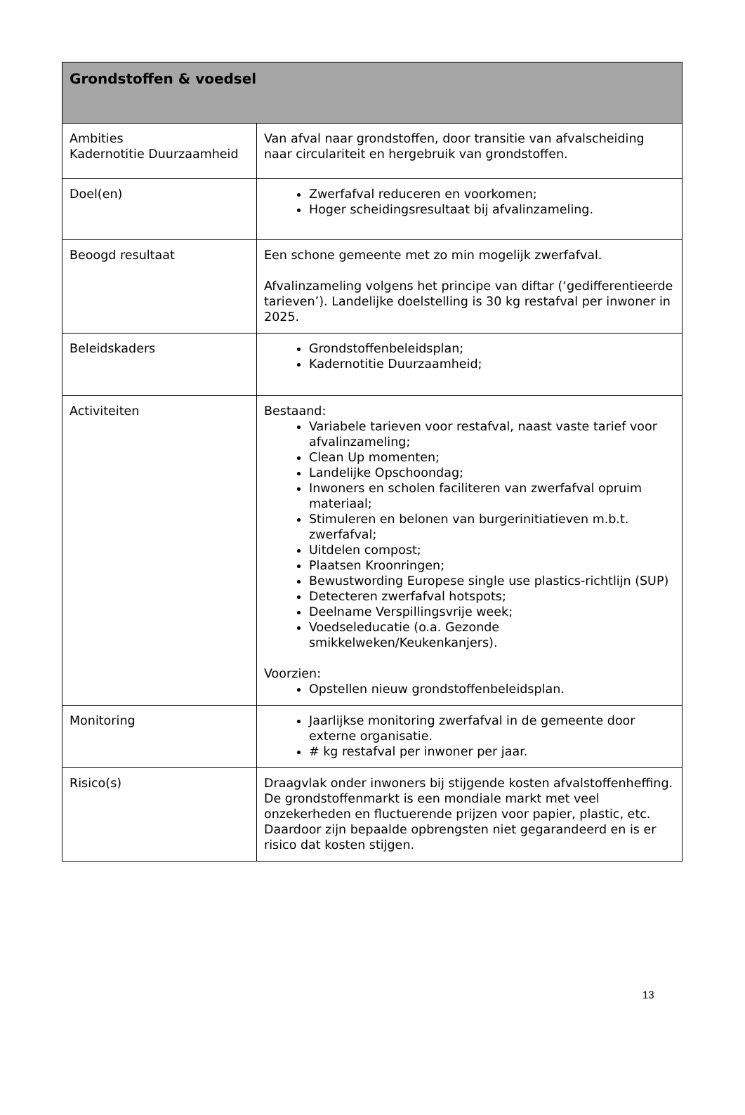| Grondstoffen & voedsel | |
| --- | --- |
| Ambities Kadernotitie Duurzaamheid | Van afval naar grondstoffen, door transitie van afvalscheiding naar circulariteit en hergebruik van grondstoffen. |
| Doel(en) | Zwerfafval reduceren en voorkomen; Hoger scheidingsresultaat bij afvalinzameling. |
| Beoogd resultaat | Een schone gemeente met zo min mogelijk zwerfafval. Afvalinzameling volgens het principe van diftar (‘gedifferentieerde tarieven’). Landelijke doelstelling is 30 kg restafval per inwoner in 2025. |
| Beleidskaders | Grondstoffenbeleidsplan; Kadernotitie Duurzaamheid; |
| Activiteiten | Bestaand: Variabele tarieven voor restafval, naast vaste tarief voor afvalinzameling; Clean Up momenten; Landelijke Opschoondag; Inwoners en scholen faciliteren van zwerfafval opruim materiaal; Stimuleren en belonen van burgerinitiatieven m.b.t. zwerfafval; Uitdelen compost; Plaatsen Kroonringen; Bewustwording Europese single use plastics-richtlijn (SUP) Detecteren zwerfafval hotspots; Deelname Verspillingsvrije week; Voedseleducatie (o.a. Gezonde smikkelweken/Keukenkanjers). Voorzien: Opstellen nieuw grondstoffenbeleidsplan. |
| Monitoring | Jaarlijkse monitoring zwerfafval in de gemeente door externe organisatie. # kg restafval per inwoner per jaar. |
| Risico(s) | Draagvlak onder inwoners bij stijgende kosten afvalstoffenheffing. De grondstoffenmarkt is een mondiale markt met veel onzekerheden en fluctuerende prijzen voor papier, plastic, etc. Daardoor zijn bepaalde opbrengsten niet gegarandeerd en is er risico dat kosten stijgen. |
13